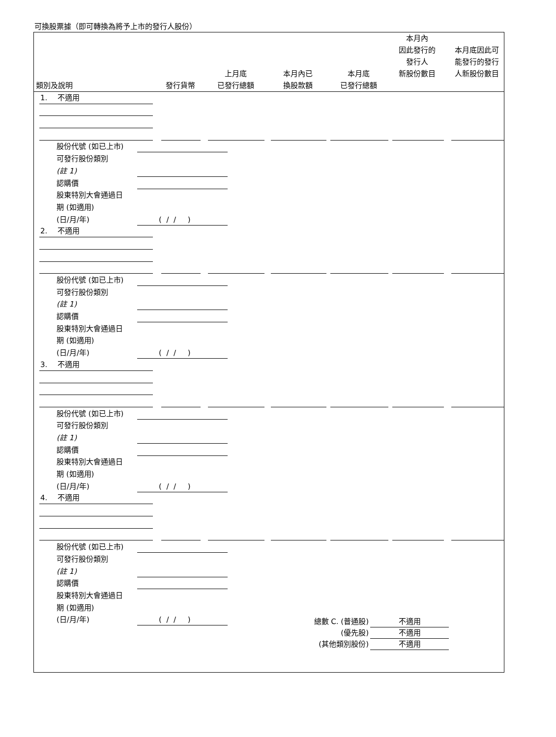可換股票據（即可轉換為將予上市的發行人股份）
類別及說明
發行貨幣
上月底
已發行總額
本月內已
換股款額
本月底
已發行總額
本月內
因此發行的
發行人
新股份數目
本月底因此可
能發行的發行
人新股份數目
1. 不適用
股份代號 (如已上市)
可發行股份類別
(註 1)
認購價
股東特別大會通過日
期 (如適用)
(日/月/年) ( / / )
2. 不適用
股份代號 (如已上市)
可發行股份類別
(註 1)
認購價
股東特別大會通過日
期 (如適用)
(日/月/年) ( / / )
3. 不適用
股份代號 (如已上市)
可發行股份類別
(註 1)
認購價
股東特別大會通過日
期 (如適用)
(日/月/年) ( / / )
4. 不適用
股份代號 (如已上市)
可發行股份類別
(註 1)
認購價
股東特別大會通過日
期 (如適用)
(日/月/年) ( / / )
總數 C. (普通股) 不適用
(優先股) 不適用
(其他類別股份) 不適用